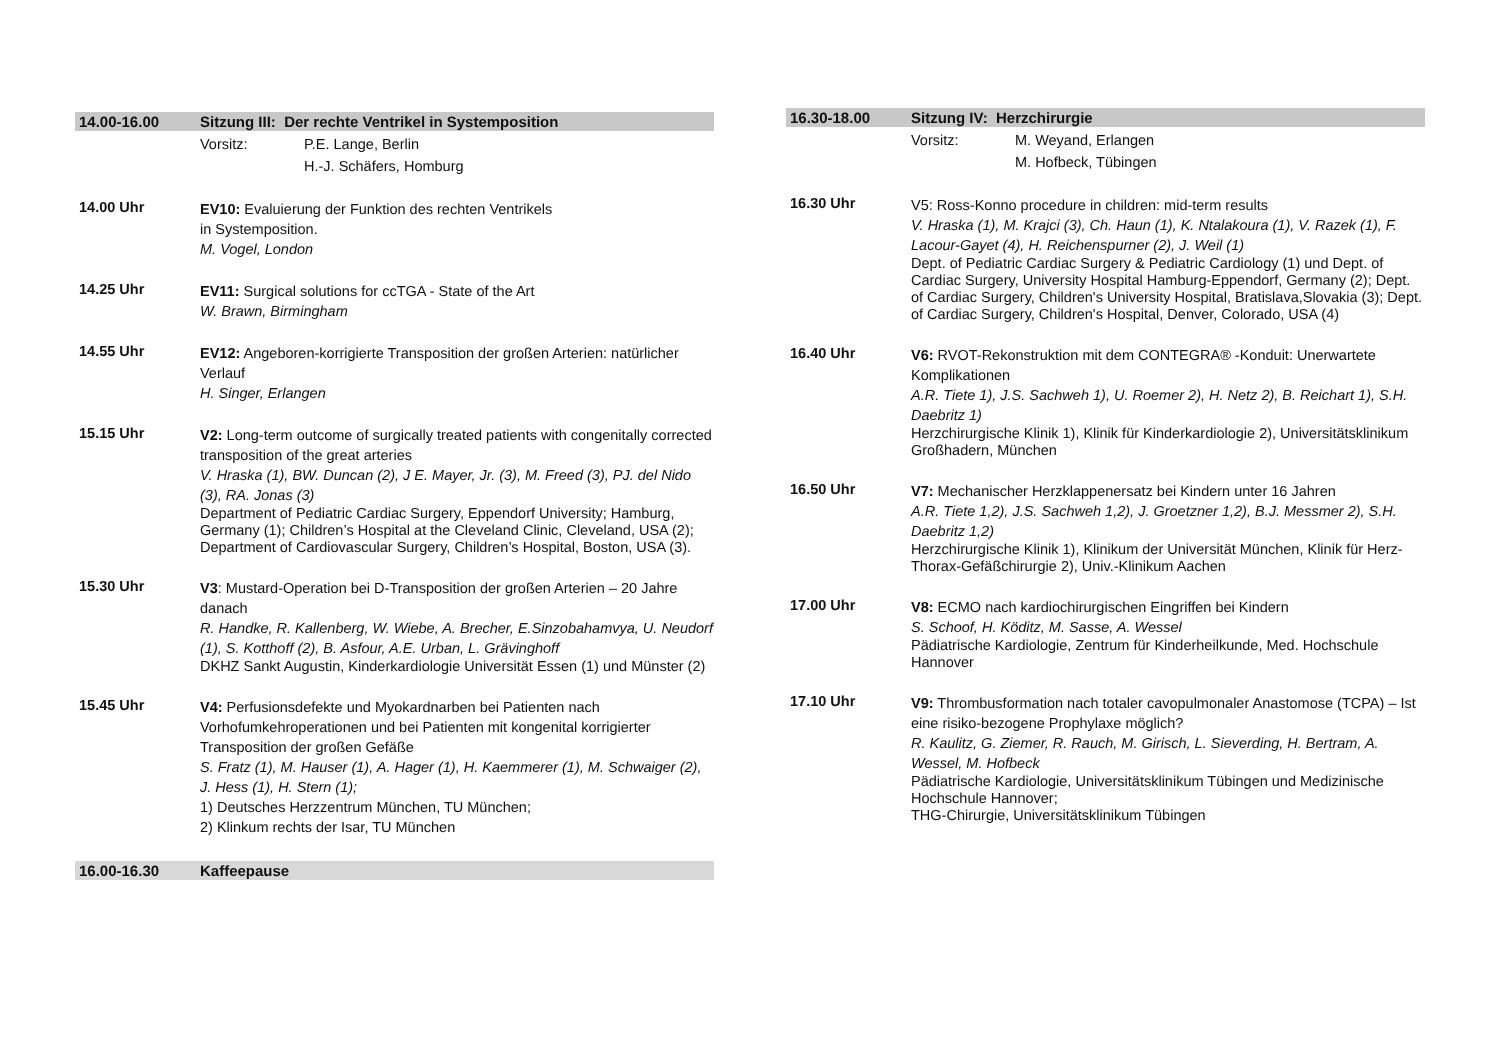14.00-16.00 Sitzung III: Der rechte Ventrikel in Systemposition
Vorsitz: P.E. Lange, Berlin
H.-J. Schäfers, Homburg
14.00 Uhr
EV10: Evaluierung der Funktion des rechten Ventrikels
in Systemposition.
M. Vogel, London
14.25 Uhr
EV11: Surgical solutions for ccTGA - State of the Art
W. Brawn, Birmingham
14.55 Uhr
EV12: Angeboren-korrigierte Transposition der großen Arterien: natürlicher Verlauf
H. Singer, Erlangen
15.15 Uhr
V2: Long-term outcome of surgically treated patients with congenitally corrected transposition of the great arteries
V. Hraska (1), BW. Duncan (2), J E. Mayer, Jr. (3), M. Freed (3), PJ. del Nido (3), RA. Jonas (3)
Department of Pediatric Cardiac Surgery, Eppendorf University; Hamburg, Germany (1); Children’s Hospital at the Cleveland Clinic, Cleveland, USA (2); Department of Cardiovascular Surgery, Children’s Hospital, Boston, USA (3).
15.30 Uhr
V3: Mustard-Operation bei D-Transposition der großen Arterien – 20 Jahre danach
R. Handke, R. Kallenberg, W. Wiebe, A. Brecher, E.Sinzobahamvya, U. Neudorf (1), S. Kotthoff (2), B. Asfour, A.E. Urban, L. Grävinghoff
DKHZ Sankt Augustin, Kinderkardiologie Universität Essen (1) und Münster (2)
15.45 Uhr
V4: Perfusionsdefekte und Myokardnarben bei Patienten nach Vorhofumkehroperationen und bei Patienten mit kongenital korrigierter Transposition der großen Gefäße
S. Fratz (1), M. Hauser (1), A. Hager (1), H. Kaemmerer (1), M. Schwaiger (2), J. Hess (1), H. Stern (1);
1) Deutsches Herzzentrum München, TU München;
2) Klinkum rechts der Isar, TU München
16.00-16.30 Kaffeepause
16.30-18.00 Sitzung IV: Herzchirurgie
Vorsitz: M. Weyand, Erlangen
M. Hofbeck, Tübingen
16.30 Uhr
V5: Ross-Konno procedure in children: mid-term results
V. Hraska (1), M. Krajci (3), Ch. Haun (1), K. Ntalakoura (1), V. Razek (1), F. Lacour-Gayet (4), H. Reichenspurner (2), J. Weil (1)
Dept. of Pediatric Cardiac Surgery & Pediatric Cardiology (1) und Dept. of Cardiac Surgery, University Hospital Hamburg-Eppendorf, Germany (2); Dept. of Cardiac Surgery, Children's University Hospital, Bratislava,Slovakia (3); Dept. of Cardiac Surgery, Children's Hospital, Denver, Colorado, USA (4)
16.40 Uhr
V6: RVOT-Rekonstruktion mit dem CONTEGRA® -Konduit: Unerwartete Komplikationen
A.R. Tiete 1), J.S. Sachweh 1), U. Roemer 2), H. Netz 2), B. Reichart 1), S.H. Daebritz 1)
Herzchirurgische Klinik 1), Klinik für Kinderkardiologie 2), Universitätsklinikum Großhadern, München
16.50 Uhr
V7: Mechanischer Herzklappenersatz bei Kindern unter 16 Jahren
A.R. Tiete 1,2), J.S. Sachweh 1,2), J. Groetzner 1,2), B.J. Messmer 2), S.H. Daebritz 1,2)
Herzchirurgische Klinik 1), Klinikum der Universität München, Klinik für Herz-Thorax-Gefäßchirurgie 2), Univ.-Klinikum Aachen
17.00 Uhr
V8: ECMO nach kardiochirurgischen Eingriffen bei Kindern
S. Schoof, H. Köditz, M. Sasse, A. Wessel
Pädiatrische Kardiologie, Zentrum für Kinderheilkunde, Med. Hochschule Hannover
17.10 Uhr
V9: Thrombusformation nach totaler cavopulmonaler Anastomose (TCPA) – Ist eine risiko-bezogene Prophylaxe möglich?
R. Kaulitz, G. Ziemer, R. Rauch, M. Girisch, L. Sieverding, H. Bertram, A. Wessel, M. Hofbeck
Pädiatrische Kardiologie, Universitätsklinikum Tübingen und Medizinische Hochschule Hannover;
THG-Chirurgie, Universitätsklinikum Tübingen